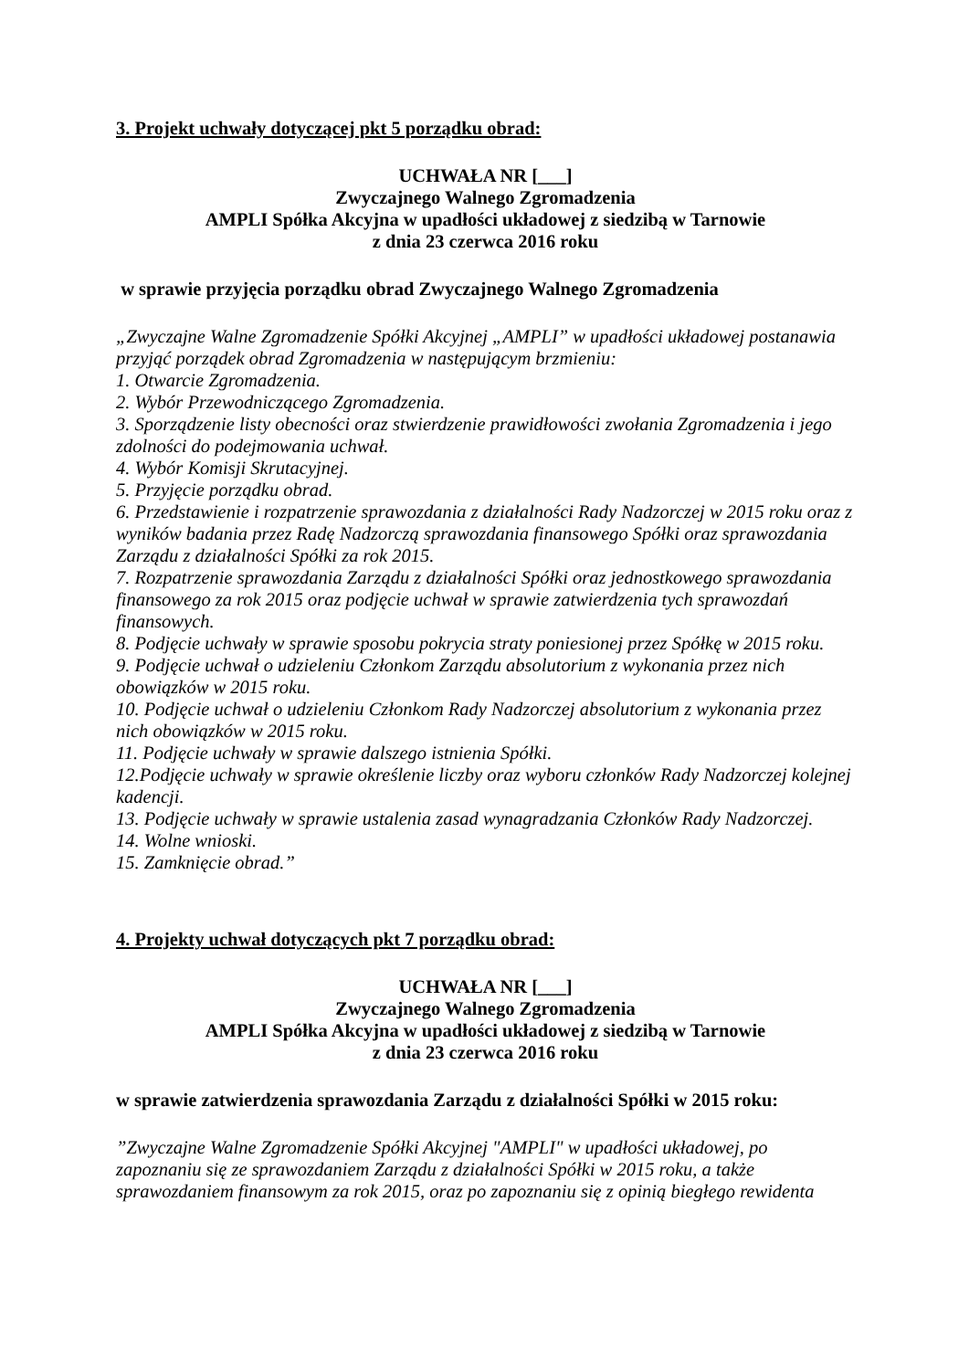3. Projekt uchwały dotyczącej pkt 5 porządku obrad:
UCHWAŁA NR [___]
Zwyczajnego Walnego Zgromadzenia
AMPLI Spółka Akcyjna w upadłości układowej z siedzibą w Tarnowie
z dnia 23 czerwca 2016 roku
w sprawie przyjęcia porządku obrad Zwyczajnego Walnego Zgromadzenia
„Zwyczajne Walne Zgromadzenie Spółki Akcyjnej „AMPLI” w upadłości układowej postanawia przyjąć porządek obrad Zgromadzenia w następującym brzmieniu:
1. Otwarcie Zgromadzenia.
2. Wybór Przewodniczącego Zgromadzenia.
3. Sporządzenie listy obecności oraz stwierdzenie prawidłowości zwołania Zgromadzenia i jego zdolności do podejmowania uchwał.
4. Wybór Komisji Skrutacyjnej.
5. Przyjęcie porządku obrad.
6. Przedstawienie i rozpatrzenie sprawozdania z działalności Rady Nadzorczej w 2015 roku oraz z wyników badania przez Radę Nadzorczą sprawozdania finansowego Spółki oraz sprawozdania Zarządu z działalności Spółki za rok 2015.
7. Rozpatrzenie sprawozdania Zarządu z działalności Spółki oraz jednostkowego sprawozdania finansowego za rok 2015 oraz podjęcie uchwał w sprawie zatwierdzenia tych sprawozdań finansowych.
8. Podjęcie uchwały w sprawie sposobu pokrycia straty poniesionej przez Spółkę w 2015 roku.
9. Podjęcie uchwał o udzieleniu Członkom Zarządu absolutorium z wykonania przez nich obowiązków w 2015 roku.
10. Podjęcie uchwał o udzieleniu Członkom Rady Nadzorczej absolutorium z wykonania przez nich obowiązków w 2015 roku.
11. Podjęcie uchwały w sprawie dalszego istnienia Spółki.
12.Podjęcie uchwały w sprawie określenie liczby oraz wyboru członków Rady Nadzorczej kolejnej kadencji.
13. Podjęcie uchwały w sprawie ustalenia zasad wynagradzania Członków Rady Nadzorczej.
14. Wolne wnioski.
15. Zamknięcie obrad.”
4. Projekty uchwał dotyczących pkt 7 porządku obrad:
UCHWAŁA NR [___]
Zwyczajnego Walnego Zgromadzenia
AMPLI Spółka Akcyjna w upadłości układowej z siedzibą w Tarnowie
z dnia 23 czerwca 2016 roku
w sprawie zatwierdzenia sprawozdania Zarządu z działalności Spółki w 2015 roku:
”Zwyczajne Walne Zgromadzenie Spółki Akcyjnej "AMPLI" w upadłości układowej, po zapoznaniu się ze sprawozdaniem Zarządu z działalności Spółki w 2015 roku, a także sprawozdaniem finansowym za rok 2015, oraz po zapoznaniu się z opinią biegłego rewidenta